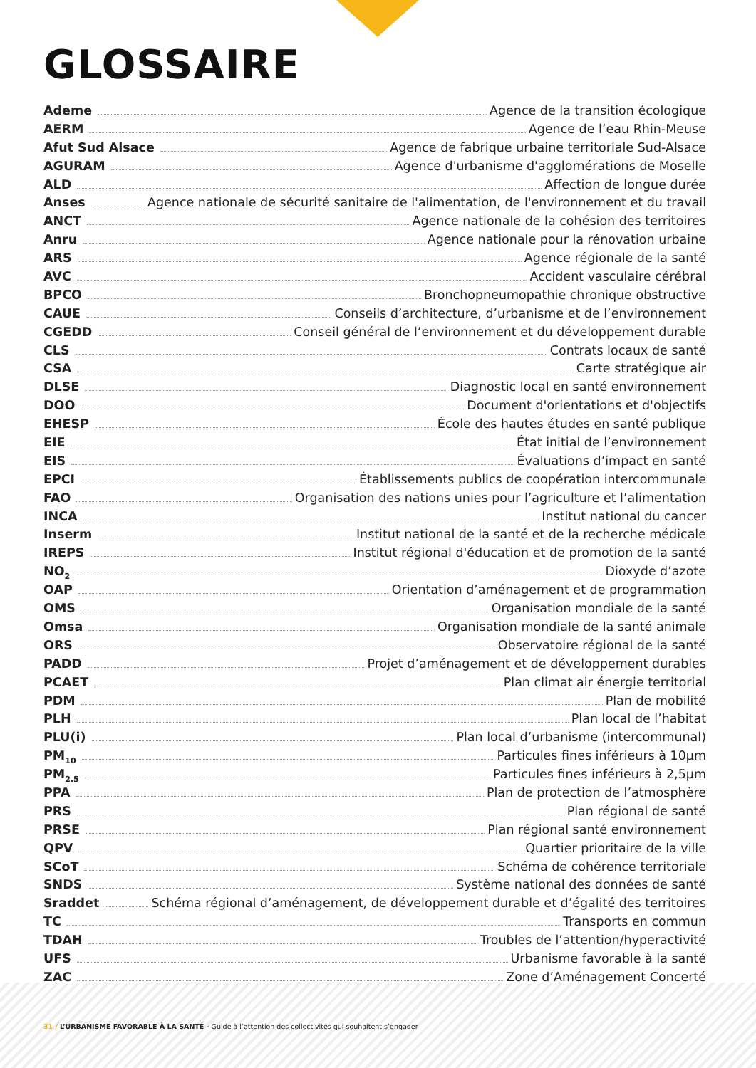GLOSSAIRE
Ademe Agence de la transition écologique
AERM Agence de l’eau Rhin-Meuse
Afut Sud Alsace Agence de fabrique urbaine territoriale Sud-Alsace
AGURAM Agence d'urbanisme d'agglomérations de Moselle
ALD Affection de longue durée
Anses Agence nationale de sécurité sanitaire de l'alimentation, de l'environnement et du travail
ANCT Agence nationale de la cohésion des territoires
Anru Agence nationale pour la rénovation urbaine
ARS Agence régionale de la santé
AVC Accident vasculaire cérébral
BPCO Bronchopneumopathie chronique obstructive
CAUE Conseils d’architecture, d’urbanisme et de l’environnement
CGEDD Conseil général de l’environnement et du développement durable
CLS Contrats locaux de santé
CSA Carte stratégique air
DLSE Diagnostic local en santé environnement
DOO Document d'orientations et d'objectifs
EHESP École des hautes études en santé publique
EIE État initial de l’environnement
EIS Évaluations d’impact en santé
EPCI Établissements publics de coopération intercommunale
FAO Organisation des nations unies pour l’agriculture et l’alimentation
INCA Institut national du cancer
Inserm Institut national de la santé et de la recherche médicale
IREPS Institut régional d'éducation et de promotion de la santé
NO<sub>2</sub> Dioxyde d’azote
OAP Orientation d’aménagement et de programmation
OMS Organisation mondiale de la santé
Omsa Organisation mondiale de la santé animale
ORS Observatoire régional de la santé
PADD Projet d’aménagement et de développement durables
PCAET Plan climat air énergie territorial
PDM Plan de mobilité
PLH Plan local de l’habitat
PLU(i) Plan local d’urbanisme (intercommunal)
PM<sub>10</sub> Particules fines inférieurs à 10µm
PM<sub>2.5</sub> Particules fines inférieurs à 2,5µm
PPA Plan de protection de l’atmosphère
PRS Plan régional de santé
PRSE Plan régional santé environnement
QPV Quartier prioritaire de la ville
SCoT Schéma de cohérence territoriale
SNDS Système national des données de santé
Sraddet Schéma régional d’aménagement, de développement durable et d’égalité des territoires
TC Transports en commun
TDAH Troubles de l’attention/hyperactivité
UFS Urbanisme favorable à la santé
ZAC Zone d’Aménagement Concerté
31 / L’URBANISME FAVORABLE À LA SANTÉ - Guide à l’attention des collectivités qui souhaitent s’engager